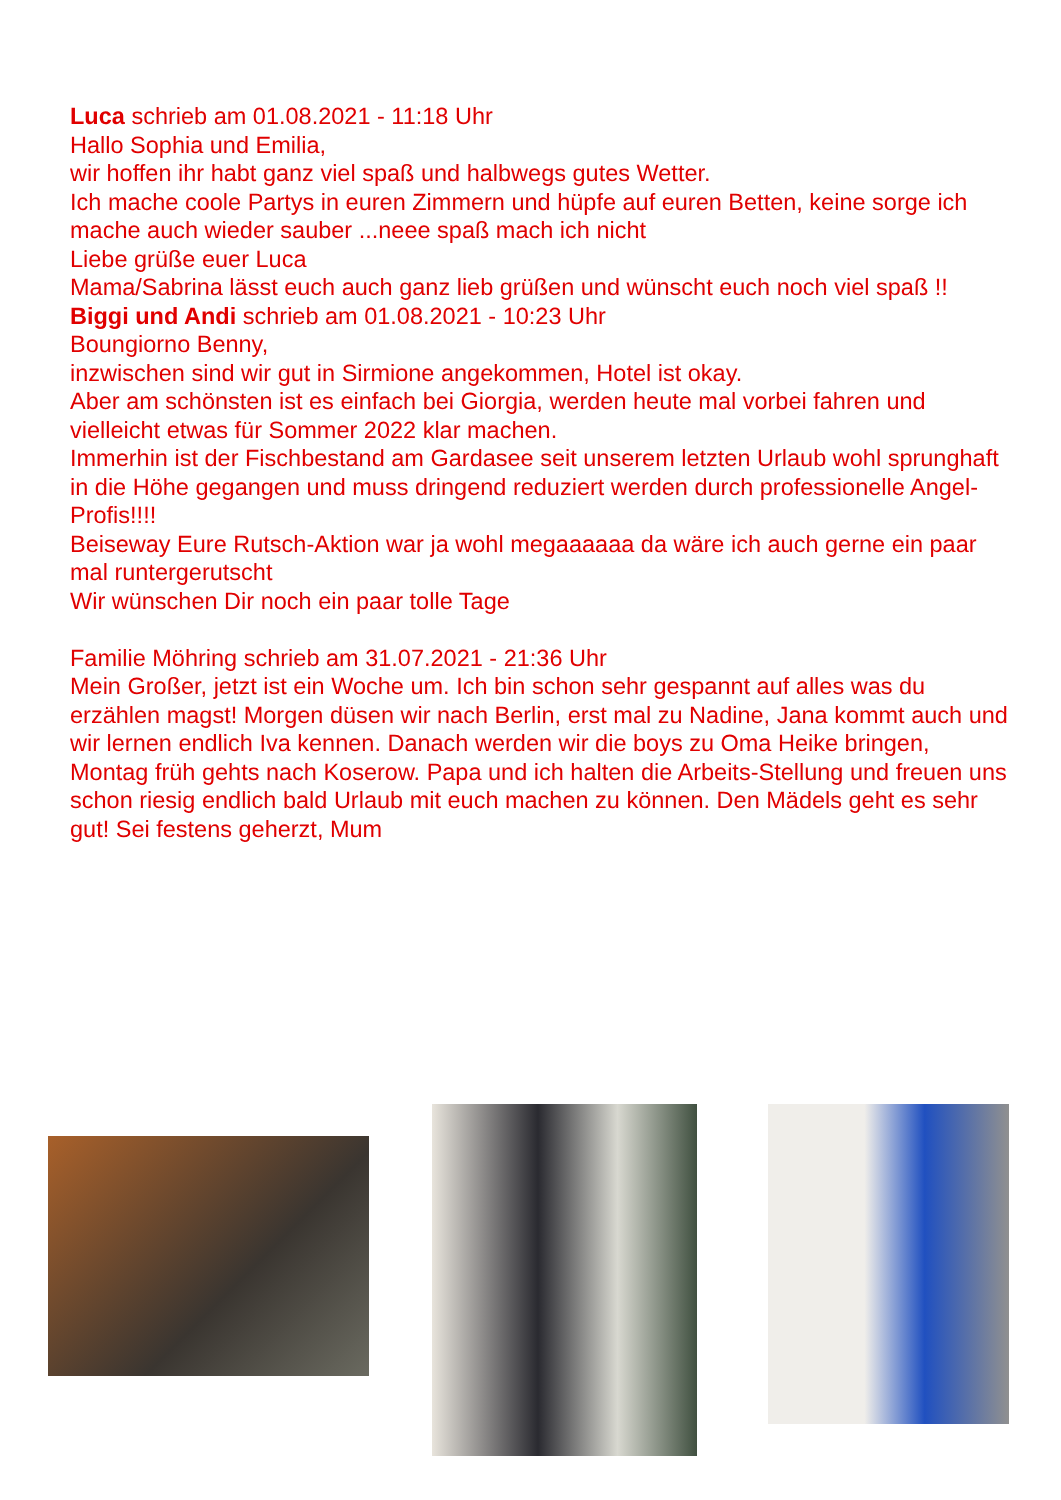Luca schrieb am 01.08.2021 - 11:18 Uhr
Hallo Sophia und Emilia,
wir hoffen ihr habt ganz viel spaß und halbwegs gutes Wetter.
Ich mache coole Partys in euren Zimmern und hüpfe auf euren Betten, keine sorge ich mache auch wieder sauber ...neee spaß mach ich nicht
Liebe grüße euer Luca
Mama/Sabrina lässt euch auch ganz lieb grüßen und wünscht euch noch viel spaß !!
Biggi und Andi schrieb am 01.08.2021 - 10:23 Uhr
Boungiorno Benny,
inzwischen sind wir gut in Sirmione angekommen, Hotel ist okay.
Aber am schönsten ist es einfach bei Giorgia, werden heute mal vorbei fahren und vielleicht etwas für Sommer 2022 klar machen.
Immerhin ist der Fischbestand am Gardasee seit unserem letzten Urlaub wohl sprunghaft in die Höhe gegangen und muss dringend reduziert werden durch professionelle Angel-Profis!!!!
Beiseway Eure Rutsch-Aktion war ja wohl megaaaaaa da wäre ich auch gerne ein paar mal runtergerutscht
Wir wünschen Dir noch ein paar tolle Tage
Familie Möhring schrieb am 31.07.2021 - 21:36 Uhr
Mein Großer, jetzt ist ein Woche um. Ich bin schon sehr gespannt auf alles was du erzählen magst! Morgen düsen wir nach Berlin, erst mal zu Nadine, Jana kommt auch und wir lernen endlich Iva kennen. Danach werden wir die boys zu Oma Heike bringen, Montag früh gehts nach Koserow. Papa und ich halten die Arbeits-Stellung und freuen uns schon riesig endlich bald Urlaub mit euch machen zu können. Den Mädels geht es sehr gut! Sei festens geherzt, Mum